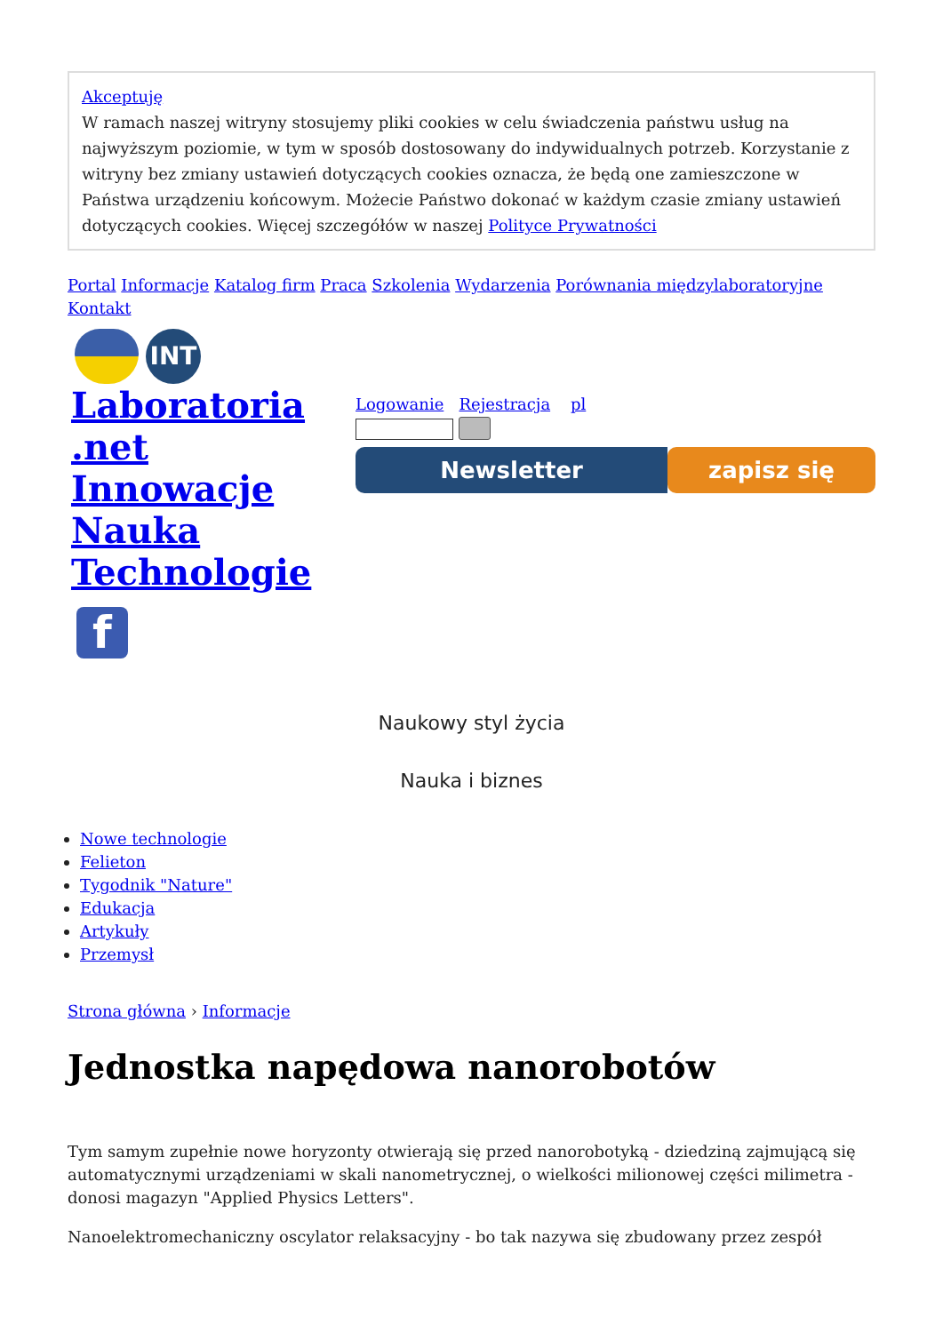Akceptuję
W ramach naszej witryny stosujemy pliki cookies w celu świadczenia państwu usług na najwyższym poziomie, w tym w sposób dostosowany do indywidualnych potrzeb. Korzystanie z witryny bez zmiany ustawień dotyczących cookies oznacza, że będą one zamieszczone w Państwa urządzeniu końcowym. Możecie Państwo dokonać w każdym czasie zmiany ustawień dotyczących cookies. Więcej szczegółów w naszej Polityce Prywatności
Portal Informacje Katalog firm Praca Szkolenia Wydarzenia Porównania międzylaboratoryjne Kontakt
INT
Laboratoria .net Innowacje Nauka Technologie
Logowanie Rejestracja pl
Newsletter zapisz się
f
Naukowy styl życia
Nauka i biznes
Nowe technologie
Felieton
Tygodnik "Nature"
Edukacja
Artykuły
Przemysł
Strona główna › Informacje
Jednostka napędowa nanorobotów
Tym samym zupełnie nowe horyzonty otwierają się przed nanorobotyką - dziedziną zajmującą się automatycznymi urządzeniami w skali nanometrycznej, o wielkości milionowej części milimetra - donosi magazyn "Applied Physics Letters".
Nanoelektromechaniczny oscylator relaksacyjny - bo tak nazywa się zbudowany przez zespół